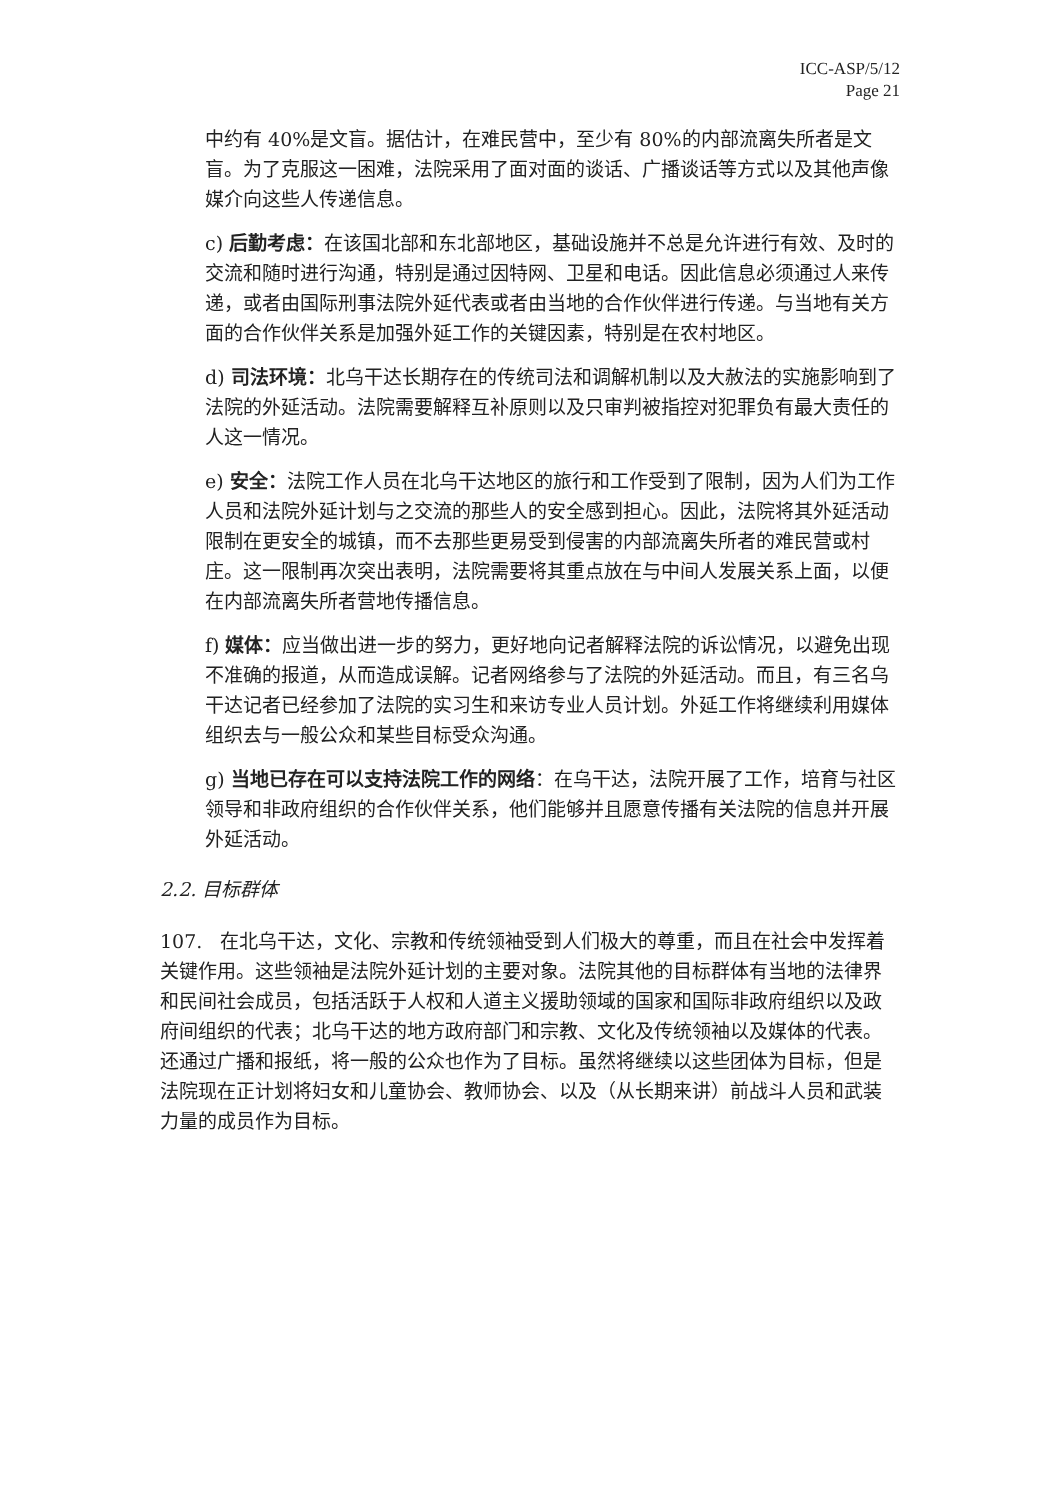ICC-ASP/5/12
Page 21
中约有 40%是文盲。据估计，在难民营中，至少有 80%的内部流离失所者是文盲。为了克服这一困难，法院采用了面对面的谈话、广播谈话等方式以及其他声像媒介向这些人传递信息。
c) 后勤考虑：在该国北部和东北部地区，基础设施并不总是允许进行有效、及时的交流和随时进行沟通，特别是通过因特网、卫星和电话。因此信息必须通过人来传递，或者由国际刑事法院外延代表或者由当地的合作伙伴进行传递。与当地有关方面的合作伙伴关系是加强外延工作的关键因素，特别是在农村地区。
d) 司法环境：北乌干达长期存在的传统司法和调解机制以及大赦法的实施影响到了法院的外延活动。法院需要解释互补原则以及只审判被指控对犯罪负有最大责任的人这一情况。
e) 安全：法院工作人员在北乌干达地区的旅行和工作受到了限制，因为人们为工作人员和法院外延计划与之交流的那些人的安全感到担心。因此，法院将其外延活动限制在更安全的城镇，而不去那些更易受到侵害的内部流离失所者的难民营或村庄。这一限制再次突出表明，法院需要将其重点放在与中间人发展关系上面，以便在内部流离失所者营地传播信息。
f) 媒体：应当做出进一步的努力，更好地向记者解释法院的诉讼情况，以避免出现不准确的报道，从而造成误解。记者网络参与了法院的外延活动。而且，有三名乌干达记者已经参加了法院的实习生和来访专业人员计划。外延工作将继续利用媒体组织去与一般公众和某些目标受众沟通。
g) 当地已存在可以支持法院工作的网络：在乌干达，法院开展了工作，培育与社区领导和非政府组织的合作伙伴关系，他们能够并且愿意传播有关法院的信息并开展外延活动。
2.2. 目标群体
107. 在北乌干达，文化、宗教和传统领袖受到人们极大的尊重，而且在社会中发挥着关键作用。这些领袖是法院外延计划的主要对象。法院其他的目标群体有当地的法律界和民间社会成员，包括活跃于人权和人道主义援助领域的国家和国际非政府组织以及政府间组织的代表；北乌干达的地方政府部门和宗教、文化及传统领袖以及媒体的代表。还通过广播和报纸，将一般的公众也作为了目标。虽然将继续以这些团体为目标，但是法院现在正计划将妇女和儿童协会、教师协会、以及（从长期来讲）前战斗人员和武装力量的成员作为目标。